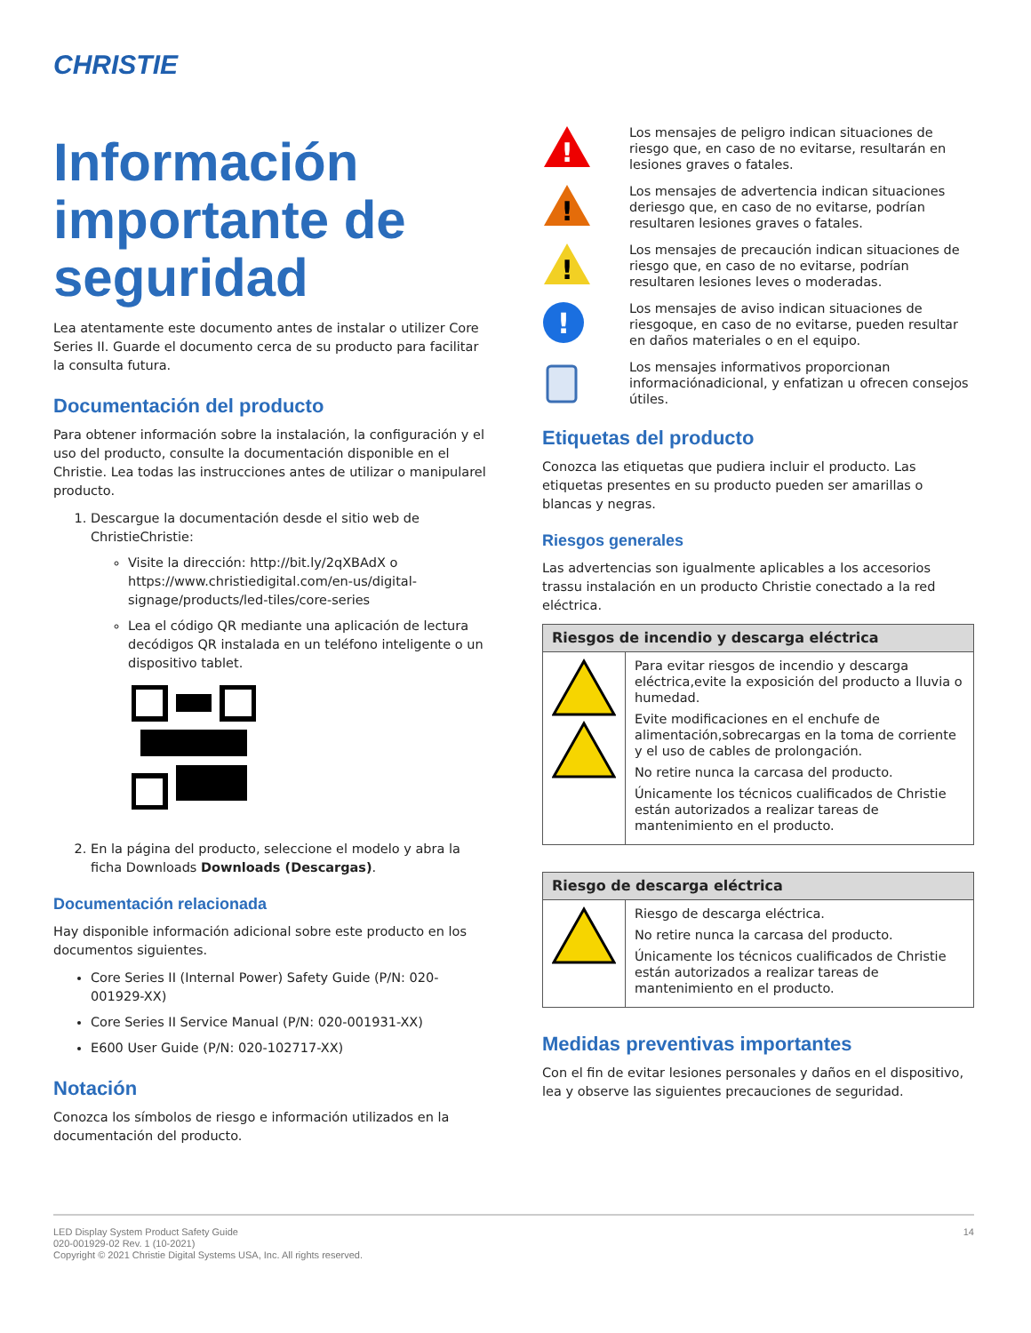CHRISTIE
Información importante de seguridad
Lea atentamente este documento antes de instalar o utilizer Core Series II. Guarde el documento cerca de su producto para facilitar la consulta futura.
Documentación del producto
Para obtener información sobre la instalación, la configuración y el uso del producto, consulte la documentación disponible en el Christie. Lea todas las instrucciones antes de utilizar o manipularel producto.
1. Descargue la documentación desde el sitio web de ChristieChristie:
Visite la dirección: http://bit.ly/2qXBAdX o https://www.christiedigital.com/en-us/digital-signage/products/led-tiles/core-series
Lea el código QR mediante una aplicación de lectura decódigos QR instalada en un teléfono inteligente o un dispositivo tablet.
2. En la página del producto, seleccione el modelo y abra la ficha Downloads Downloads (Descargas).
Documentación relacionada
Hay disponible información adicional sobre este producto en los documentos siguientes.
Core Series II (Internal Power) Safety Guide (P/N: 020-001929-XX)
Core Series II Service Manual (P/N: 020-001931-XX)
E600 User Guide (P/N: 020-102717-XX)
Notación
Conozca los símbolos de riesgo e información utilizados en la documentación del producto.
!
Los mensajes de peligro indican situaciones de riesgo que, en caso de no evitarse, resultarán en lesiones graves o fatales.
!
Los mensajes de advertencia indican situaciones deriesgo que, en caso de no evitarse, podrían resultaren lesiones graves o fatales.
!
Los mensajes de precaución indican situaciones de riesgo que, en caso de no evitarse, podrían resultaren lesiones leves o moderadas.
!
Los mensajes de aviso indican situaciones de riesgoque, en caso de no evitarse, pueden resultar en daños materiales o en el equipo.
Los mensajes informativos proporcionan informaciónadicional, y enfatizan u ofrecen consejos útiles.
Etiquetas del producto
Conozca las etiquetas que pudiera incluir el producto. Las etiquetas presentes en su producto pueden ser amarillas o blancas y negras.
Riesgos generales
Las advertencias son igualmente aplicables a los accesorios trassu instalación en un producto Christie conectado a la red eléctrica.
| Riesgos de incendio y descarga eléctrica | |
| --- | --- |
| | Para evitar riesgos de incendio y descarga eléctrica,evite la exposición del producto a lluvia o humedad. Evite modificaciones en el enchufe de alimentación,sobrecargas en la toma de corriente y el uso de cables de prolongación. No retire nunca la carcasa del producto. Únicamente los técnicos cualificados de Christie están autorizados a realizar tareas de mantenimiento en el producto. |
| Riesgo de descarga eléctrica | |
| --- | --- |
| | Riesgo de descarga eléctrica. No retire nunca la carcasa del producto. Únicamente los técnicos cualificados de Christie están autorizados a realizar tareas de mantenimiento en el producto. |
Medidas preventivas importantes
Con el fin de evitar lesiones personales y daños en el dispositivo, lea y observe las siguientes precauciones de seguridad.
LED Display System Product Safety Guide
020-001929-02 Rev. 1 (10-2021)
Copyright © 2021 Christie Digital Systems USA, Inc. All rights reserved.
14